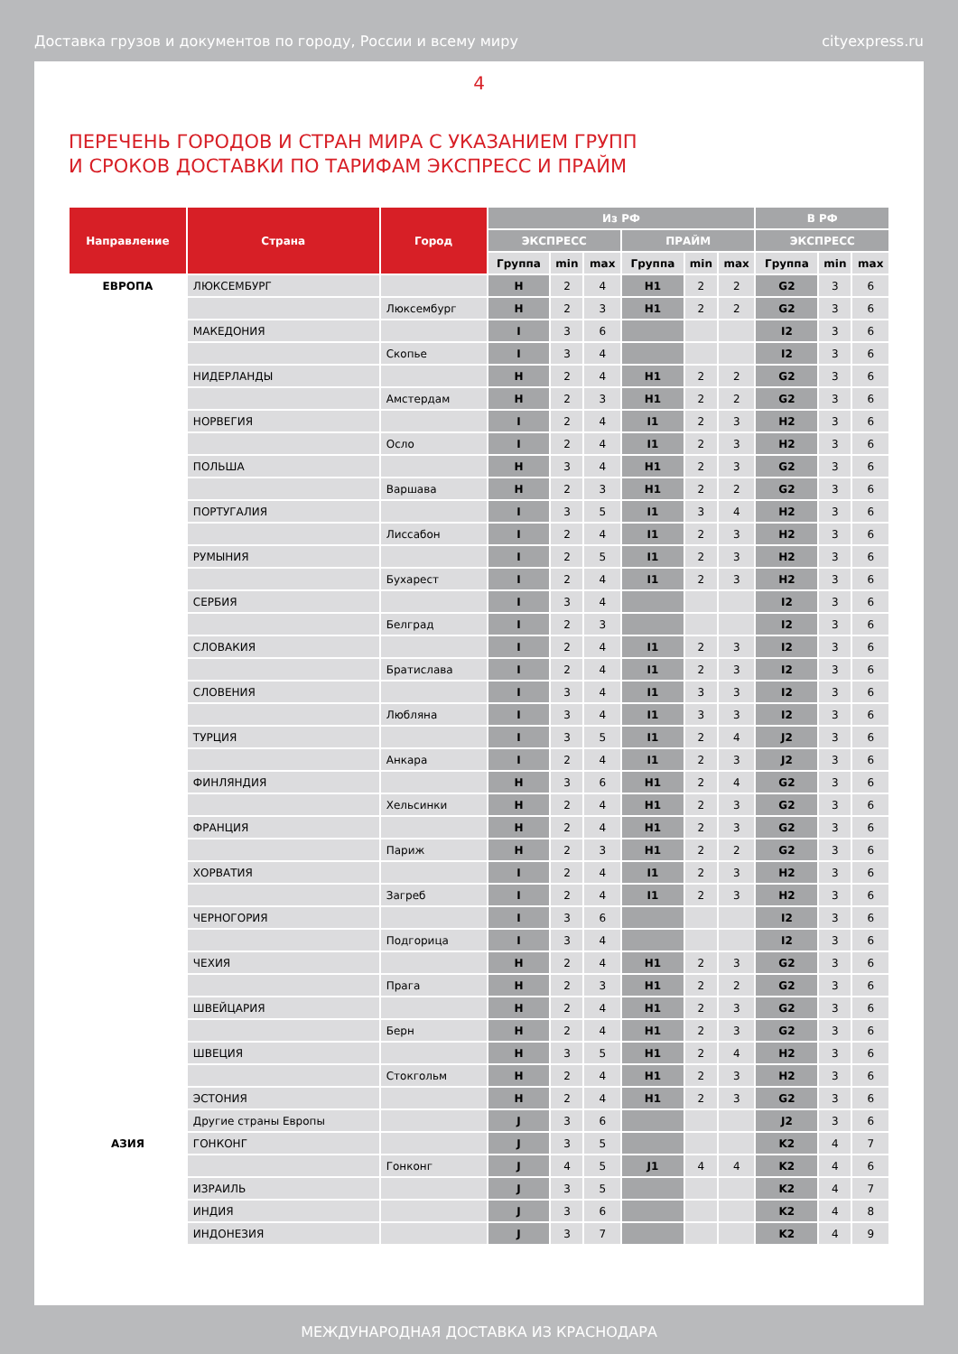Доставка грузов и документов по городу, России и всему миру cityexpress.ru
4
ПЕРЕЧЕНЬ ГОРОДОВ И СТРАН МИРА С УКАЗАНИЕМ ГРУПП
И СРОКОВ ДОСТАВКИ ПО ТАРИФАМ ЭКСПРЕСС И ПРАЙМ
| Направление | Страна | Город | Из РФ | | | | | | В РФ | | |
| --- | --- | --- | --- | --- | --- | --- | --- | --- | --- | --- | --- |
| | | | ЭКСПРЕСС | | | ПРАЙМ | | | ЭКСПРЕСС | | |
| | | | Группа | min | max | Группа | min | max | Группа | min | max |
| ЕВРОПА | ЛЮКСЕМБУРГ | | H | 2 | 4 | H1 | 2 | 2 | G2 | 3 | 6 |
| | | Люксембург | H | 2 | 3 | H1 | 2 | 2 | G2 | 3 | 6 |
| | МАКЕДОНИЯ | | I | 3 | 6 | | | | I2 | 3 | 6 |
| | | Скопье | I | 3 | 4 | | | | I2 | 3 | 6 |
| | НИДЕРЛАНДЫ | | H | 2 | 4 | H1 | 2 | 2 | G2 | 3 | 6 |
| | | Амстердам | H | 2 | 3 | H1 | 2 | 2 | G2 | 3 | 6 |
| | НОРВЕГИЯ | | I | 2 | 4 | I1 | 2 | 3 | H2 | 3 | 6 |
| | | Осло | I | 2 | 4 | I1 | 2 | 3 | H2 | 3 | 6 |
| | ПОЛЬША | | H | 3 | 4 | H1 | 2 | 3 | G2 | 3 | 6 |
| | | Варшава | H | 2 | 3 | H1 | 2 | 2 | G2 | 3 | 6 |
| | ПОРТУГАЛИЯ | | I | 3 | 5 | I1 | 3 | 4 | H2 | 3 | 6 |
| | | Лиссабон | I | 2 | 4 | I1 | 2 | 3 | H2 | 3 | 6 |
| | РУМЫНИЯ | | I | 2 | 5 | I1 | 2 | 3 | H2 | 3 | 6 |
| | | Бухарест | I | 2 | 4 | I1 | 2 | 3 | H2 | 3 | 6 |
| | СЕРБИЯ | | I | 3 | 4 | | | | I2 | 3 | 6 |
| | | Белград | I | 2 | 3 | | | | I2 | 3 | 6 |
| | СЛОВАКИЯ | | I | 2 | 4 | I1 | 2 | 3 | I2 | 3 | 6 |
| | | Братислава | I | 2 | 4 | I1 | 2 | 3 | I2 | 3 | 6 |
| | СЛОВЕНИЯ | | I | 3 | 4 | I1 | 3 | 3 | I2 | 3 | 6 |
| | | Любляна | I | 3 | 4 | I1 | 3 | 3 | I2 | 3 | 6 |
| | ТУРЦИЯ | | I | 3 | 5 | I1 | 2 | 4 | J2 | 3 | 6 |
| | | Анкара | I | 2 | 4 | I1 | 2 | 3 | J2 | 3 | 6 |
| | ФИНЛЯНДИЯ | | H | 3 | 6 | H1 | 2 | 4 | G2 | 3 | 6 |
| | | Хельсинки | H | 2 | 4 | H1 | 2 | 3 | G2 | 3 | 6 |
| | ФРАНЦИЯ | | H | 2 | 4 | H1 | 2 | 3 | G2 | 3 | 6 |
| | | Париж | H | 2 | 3 | H1 | 2 | 2 | G2 | 3 | 6 |
| | ХОРВАТИЯ | | I | 2 | 4 | I1 | 2 | 3 | H2 | 3 | 6 |
| | | Загреб | I | 2 | 4 | I1 | 2 | 3 | H2 | 3 | 6 |
| | ЧЕРНОГОРИЯ | | I | 3 | 6 | | | | I2 | 3 | 6 |
| | | Подгорица | I | 3 | 4 | | | | I2 | 3 | 6 |
| | ЧЕХИЯ | | H | 2 | 4 | H1 | 2 | 3 | G2 | 3 | 6 |
| | | Прага | H | 2 | 3 | H1 | 2 | 2 | G2 | 3 | 6 |
| | ШВЕЙЦАРИЯ | | H | 2 | 4 | H1 | 2 | 3 | G2 | 3 | 6 |
| | | Берн | H | 2 | 4 | H1 | 2 | 3 | G2 | 3 | 6 |
| | ШВЕЦИЯ | | H | 3 | 5 | H1 | 2 | 4 | H2 | 3 | 6 |
| | | Стокгольм | H | 2 | 4 | H1 | 2 | 3 | H2 | 3 | 6 |
| | ЭСТОНИЯ | | H | 2 | 4 | H1 | 2 | 3 | G2 | 3 | 6 |
| | Другие страны Европы | | J | 3 | 6 | | | | J2 | 3 | 6 |
| АЗИЯ | ГОНКОНГ | | J | 3 | 5 | | | | K2 | 4 | 7 |
| | | Гонконг | J | 4 | 5 | J1 | 4 | 4 | K2 | 4 | 6 |
| | ИЗРАИЛЬ | | J | 3 | 5 | | | | K2 | 4 | 7 |
| | ИНДИЯ | | J | 3 | 6 | | | | K2 | 4 | 8 |
| | ИНДОНЕЗИЯ | | J | 3 | 7 | | | | K2 | 4 | 9 |
МЕЖДУНАРОДНАЯ ДОСТАВКА ИЗ КРАСНОДАРА